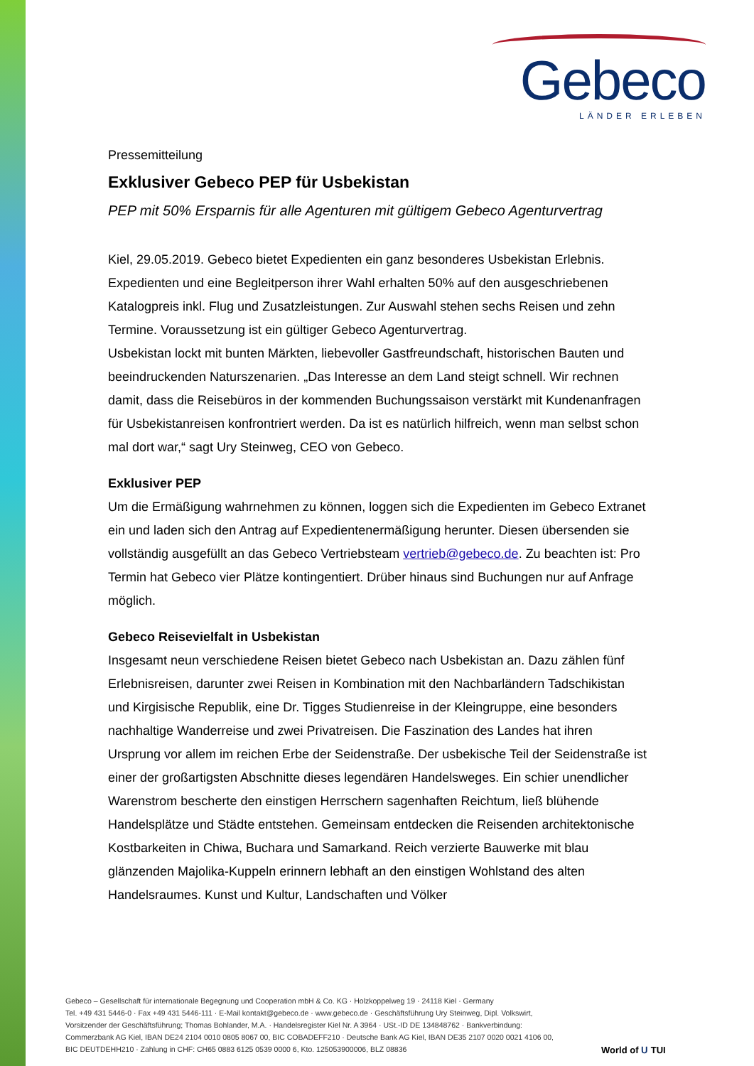Gebeco
LÄNDER ERLEBEN
Pressemitteilung
Exklusiver Gebeco PEP für Usbekistan
PEP mit 50% Ersparnis für alle Agenturen mit gültigem Gebeco Agenturvertrag
Kiel, 29.05.2019. Gebeco bietet Expedienten ein ganz besonderes Usbekistan Erlebnis. Expedienten und eine Begleitperson ihrer Wahl erhalten 50% auf den ausgeschriebenen Katalogpreis inkl. Flug und Zusatzleistungen. Zur Auswahl stehen sechs Reisen und zehn Termine. Voraussetzung ist ein gültiger Gebeco Agenturvertrag.
Usbekistan lockt mit bunten Märkten, liebevoller Gastfreundschaft, historischen Bauten und beeindruckenden Naturszenarien. „Das Interesse an dem Land steigt schnell. Wir rechnen damit, dass die Reisebüros in der kommenden Buchungssaison verstärkt mit Kundenanfragen für Usbekistanreisen konfrontriert werden. Da ist es natürlich hilfreich, wenn man selbst schon mal dort war,“ sagt Ury Steinweg, CEO von Gebeco.
Exklusiver PEP
Um die Ermäßigung wahrnehmen zu können, loggen sich die Expedienten im Gebeco Extranet ein und laden sich den Antrag auf Expedientenermäßigung herunter. Diesen übersenden sie vollständig ausgefüllt an das Gebeco Vertriebsteam vertrieb@gebeco.de. Zu beachten ist: Pro Termin hat Gebeco vier Plätze kontingentiert. Drüber hinaus sind Buchungen nur auf Anfrage möglich.
Gebeco Reisevielfalt in Usbekistan
Insgesamt neun verschiedene Reisen bietet Gebeco nach Usbekistan an. Dazu zählen fünf Erlebnisreisen, darunter zwei Reisen in Kombination mit den Nachbarländern Tadschikistan und Kirgisische Republik, eine Dr. Tigges Studienreise in der Kleingruppe, eine besonders nachhaltige Wanderreise und zwei Privatreisen. Die Faszination des Landes hat ihren Ursprung vor allem im reichen Erbe der Seidenstraße. Der usbekische Teil der Seidenstraße ist einer der großartigsten Abschnitte dieses legendären Handelsweges. Ein schier unendlicher Warenstrom bescherte den einstigen Herrschern sagenhaften Reichtum, ließ blühende Handelsplätze und Städte entstehen. Gemeinsam entdecken die Reisenden architektonische Kostbarkeiten in Chiwa, Buchara und Samarkand. Reich verzierte Bauwerke mit blau glänzenden Majolika-Kuppeln erinnern lebhaft an den einstigen Wohlstand des alten Handelsraumes. Kunst und Kultur, Landschaften und Völker
Gebeco – Gesellschaft für internationale Begegnung und Cooperation mbH & Co. KG · Holzkoppelweg 19 · 24118 Kiel · Germany
Tel. +49 431 5446-0 · Fax +49 431 5446-111 · E-Mail kontakt@gebeco.de · www.gebeco.de · Geschäftsführung Ury Steinweg, Dipl. Volkswirt,
Vorsitzender der Geschäftsführung; Thomas Bohlander, M.A. · Handelsregister Kiel Nr. A 3964 · USt.-ID DE 134848762 · Bankverbindung:
Commerzbank AG Kiel, IBAN DE24 2104 0010 0805 8067 00, BIC COBADEFF210 · Deutsche Bank AG Kiel, IBAN DE35 2107 0020 0021 4106 00,
BIC DEUTDEHH210 · Zahlung in CHF: CH65 0883 6125 0539 0000 6, Kto. 125053900006, BLZ 08836
World of ᑌ TUI